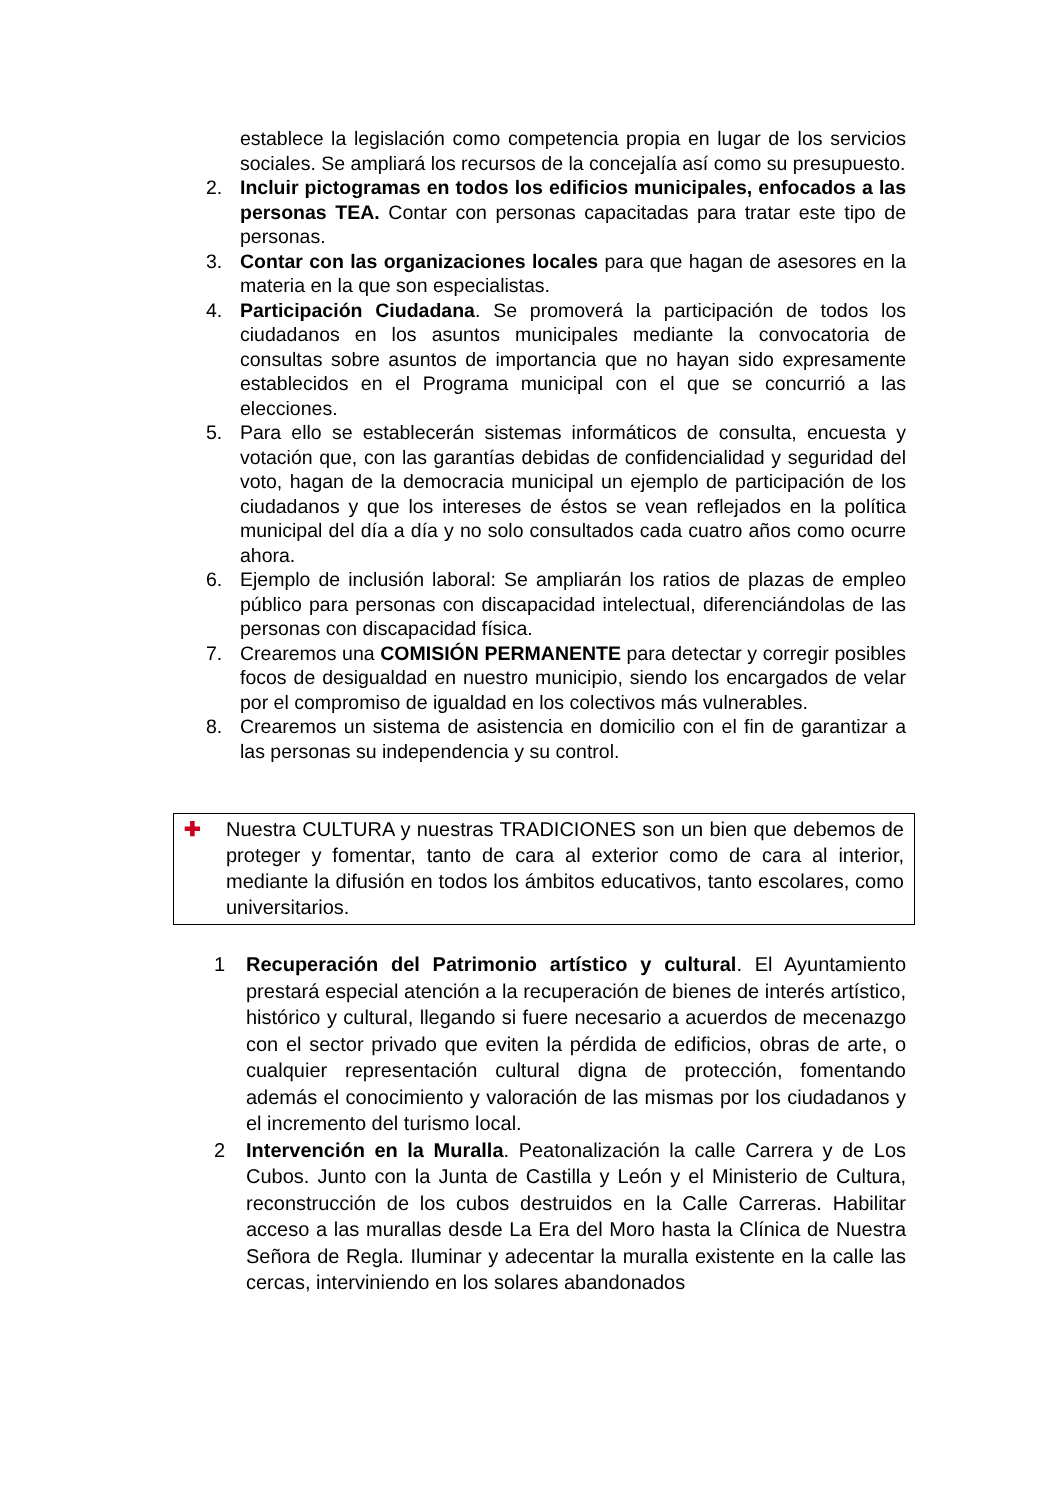establece la legislación como competencia propia en lugar de los servicios sociales. Se ampliará los recursos de la concejalía así como su presupuesto.
2. Incluir pictogramas en todos los edificios municipales, enfocados a las personas TEA. Contar con personas capacitadas para tratar este tipo de personas.
3. Contar con las organizaciones locales para que hagan de asesores en la materia en la que son especialistas.
4. Participación Ciudadana. Se promoverá la participación de todos los ciudadanos en los asuntos municipales mediante la convocatoria de consultas sobre asuntos de importancia que no hayan sido expresamente establecidos en el Programa municipal con el que se concurrió a las elecciones.
5. Para ello se establecerán sistemas informáticos de consulta, encuesta y votación que, con las garantías debidas de confidencialidad y seguridad del voto, hagan de la democracia municipal un ejemplo de participación de los ciudadanos y que los intereses de éstos se vean reflejados en la política municipal del día a día y no solo consultados cada cuatro años como ocurre ahora.
6. Ejemplo de inclusión laboral: Se ampliarán los ratios de plazas de empleo público para personas con discapacidad intelectual, diferenciándolas de las personas con discapacidad física.
7. Crearemos una COMISIÓN PERMANENTE para detectar y corregir posibles focos de desigualdad en nuestro municipio, siendo los encargados de velar por el compromiso de igualdad en los colectivos más vulnerables.
8. Crearemos un sistema de asistencia en domicilio con el fin de garantizar a las personas su independencia y su control.
✚ Nuestra CULTURA y nuestras TRADICIONES son un bien que debemos de proteger y fomentar, tanto de cara al exterior como de cara al interior, mediante la difusión en todos los ámbitos educativos, tanto escolares, como universitarios.
1 Recuperación del Patrimonio artístico y cultural. El Ayuntamiento prestará especial atención a la recuperación de bienes de interés artístico, histórico y cultural, llegando si fuere necesario a acuerdos de mecenazgo con el sector privado que eviten la pérdida de edificios, obras de arte, o cualquier representación cultural digna de protección, fomentando además el conocimiento y valoración de las mismas por los ciudadanos y el incremento del turismo local.
2 Intervención en la Muralla. Peatonalización la calle Carrera y de Los Cubos. Junto con la Junta de Castilla y León y el Ministerio de Cultura, reconstrucción de los cubos destruidos en la Calle Carreras. Habilitar acceso a las murallas desde La Era del Moro hasta la Clínica de Nuestra Señora de Regla. Iluminar y adecentar la muralla existente en la calle las cercas, interviniendo en los solares abandonados